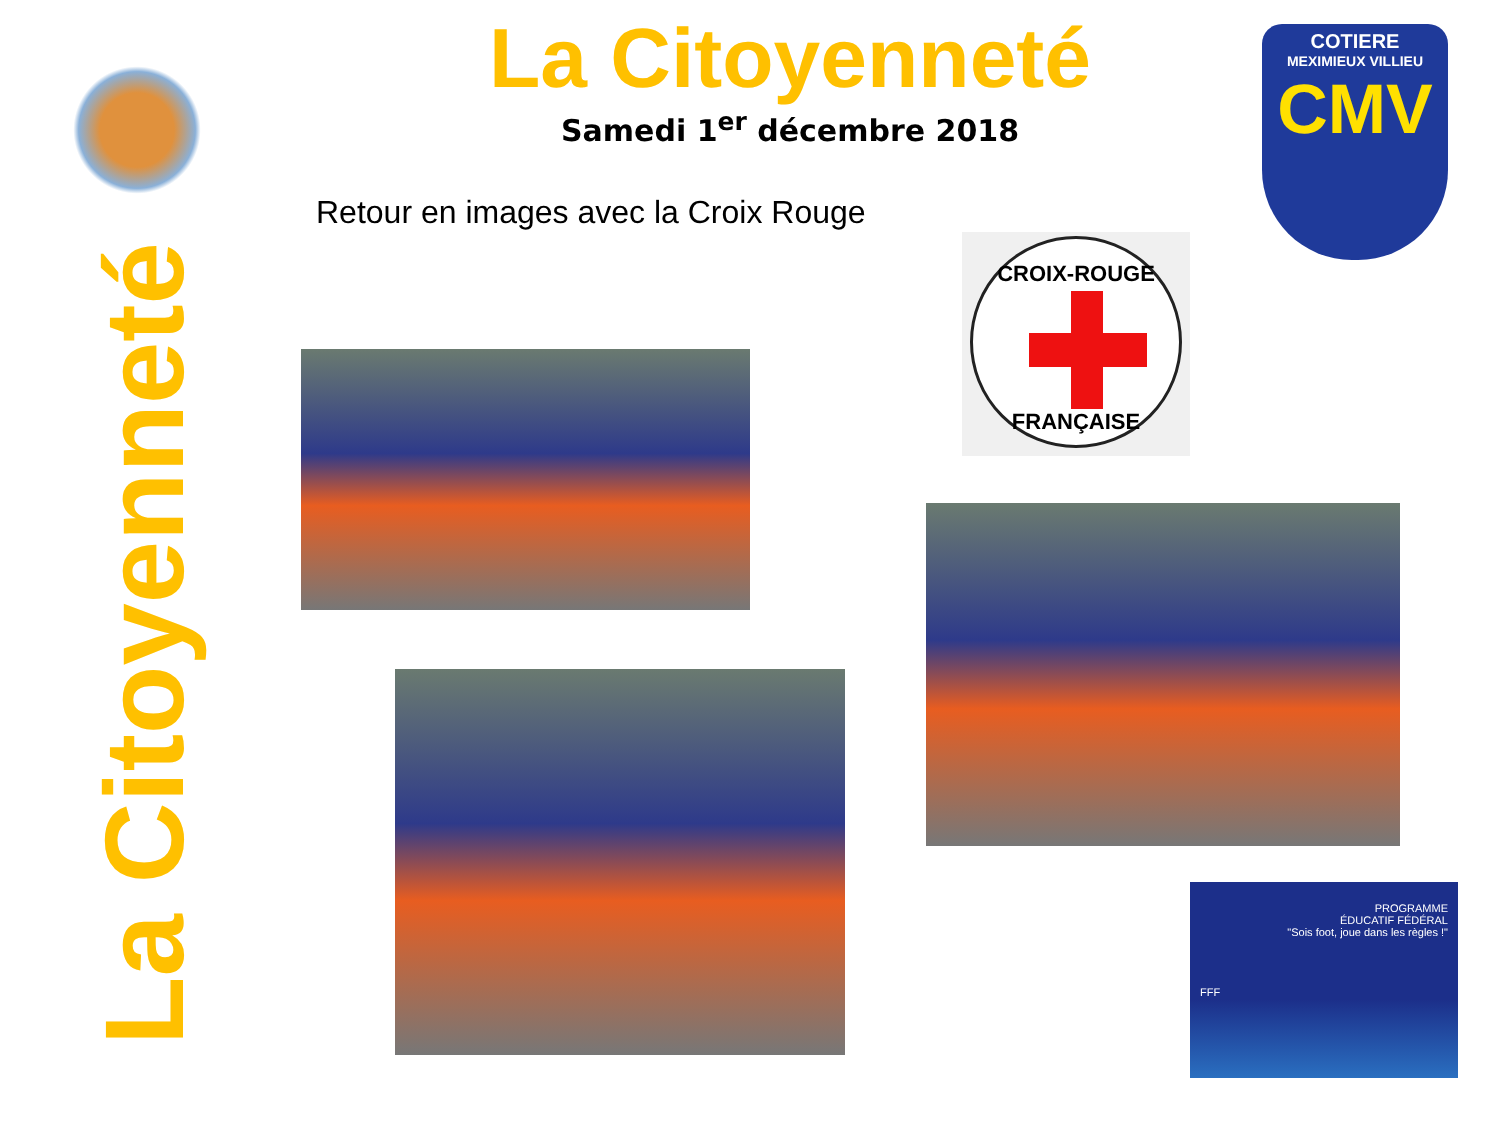La Citoyenneté
Samedi 1<sup>er</sup> décembre 2018
COTIERE
MEXIMIEUX VILLIEU
CMV
Retour en images avec la Croix Rouge
CROIX-ROUGE
FRANÇAISE
La Citoyenneté
PROGRAMME
ÉDUCATIF FÉDÉRAL
"Sois foot, joue dans les règles !"
FFF